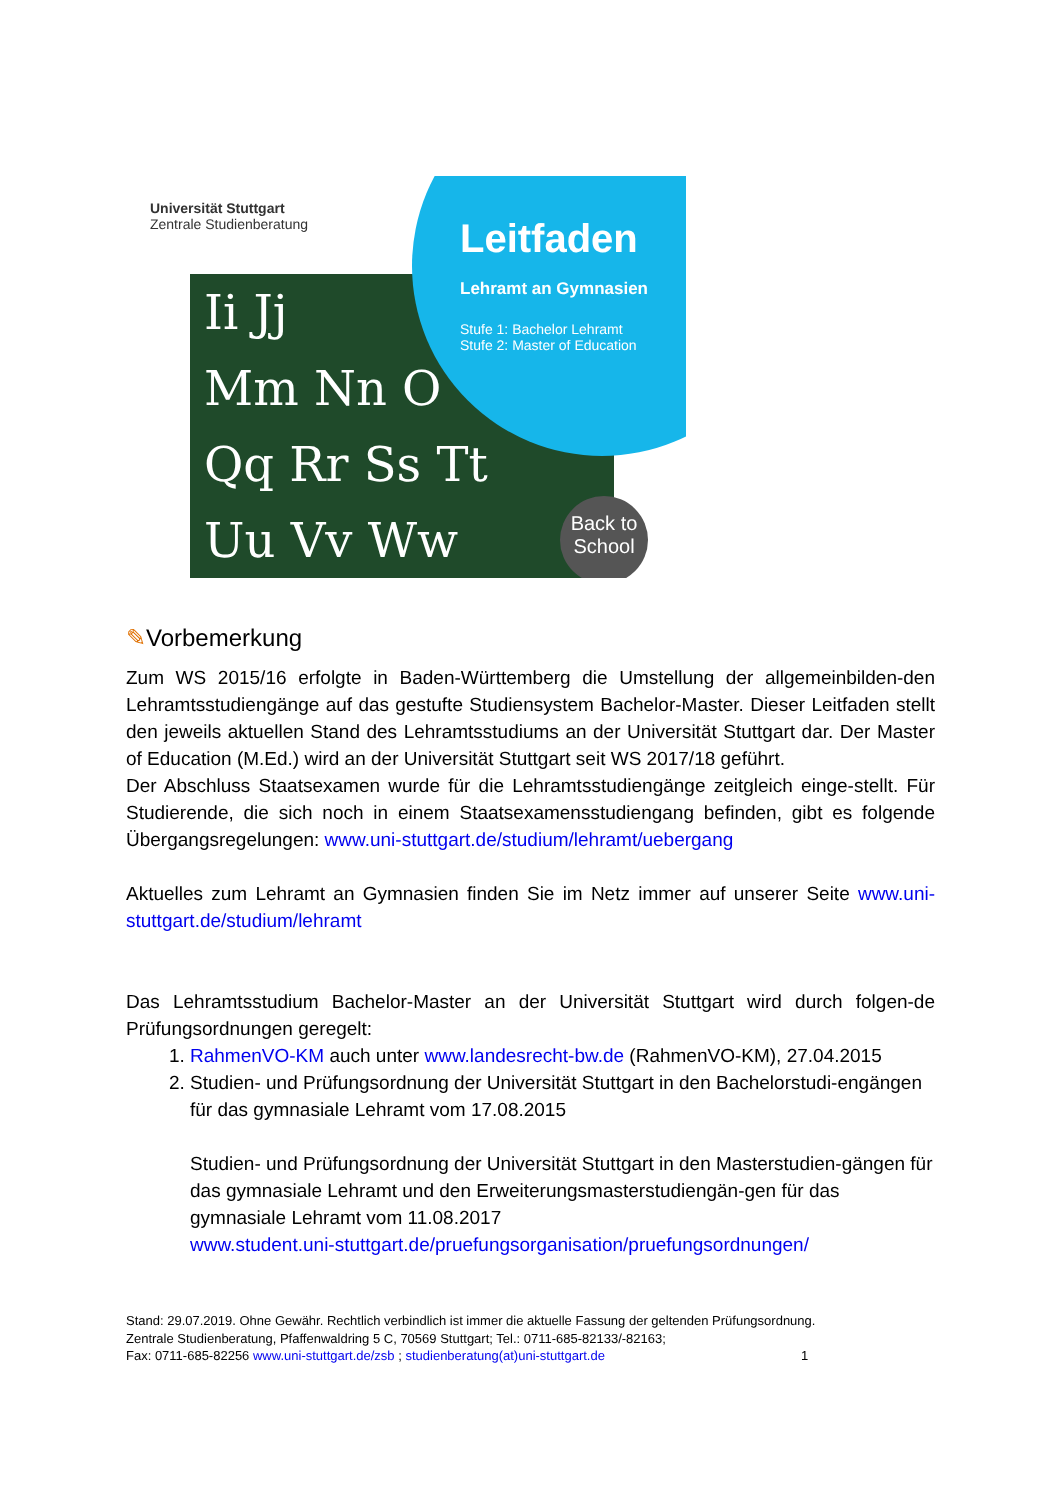Universität Stuttgart
Zentrale Studienberatung
Ii Jj
Mm Nn O
Qq Rr Ss Tt
Uu Vv Ww
Leitfaden
Lehramt an Gymnasien
Stufe 1: Bachelor Lehramt
Stufe 2: Master of Education
Back to
School
✎Vorbemerkung
Zum WS 2015/16 erfolgte in Baden-Württemberg die Umstellung der allgemeinbilden-den Lehramtsstudiengänge auf das gestufte Studiensystem Bachelor-Master. Dieser Leitfaden stellt den jeweils aktuellen Stand des Lehramtsstudiums an der Universität Stuttgart dar. Der Master of Education (M.Ed.) wird an der Universität Stuttgart seit WS 2017/18 geführt.
Der Abschluss Staatsexamen wurde für die Lehramtsstudiengänge zeitgleich einge-stellt. Für Studierende, die sich noch in einem Staatsexamensstudiengang befinden, gibt es folgende Übergangsregelungen: www.uni-stuttgart.de/studium/lehramt/uebergang
Aktuelles zum Lehramt an Gymnasien finden Sie im Netz immer auf unserer Seite www.uni-stuttgart.de/studium/lehramt
Das Lehramtsstudium Bachelor-Master an der Universität Stuttgart wird durch folgen-de Prüfungsordnungen geregelt:
1. RahmenVO-KM auch unter www.landesrecht-bw.de (RahmenVO-KM), 27.04.2015
2. Studien- und Prüfungsordnung der Universität Stuttgart in den Bachelorstudi-engängen für das gymnasiale Lehramt vom 17.08.2015
Studien- und Prüfungsordnung der Universität Stuttgart in den Masterstudien-gängen für das gymnasiale Lehramt und den Erweiterungsmasterstudiengän-gen für das gymnasiale Lehramt vom 11.08.2017
www.student.uni-stuttgart.de/pruefungsorganisation/pruefungsordnungen/
Stand: 29.07.2019. Ohne Gewähr. Rechtlich verbindlich ist immer die aktuelle Fassung der geltenden Prüfungsordnung.
Zentrale Studienberatung, Pfaffenwaldring 5 C, 70569 Stuttgart; Tel.: 0711-685-82133/-82163;
Fax: 0711-685-82256 www.uni-stuttgart.de/zsb ; studienberatung(at)uni-stuttgart.de 1